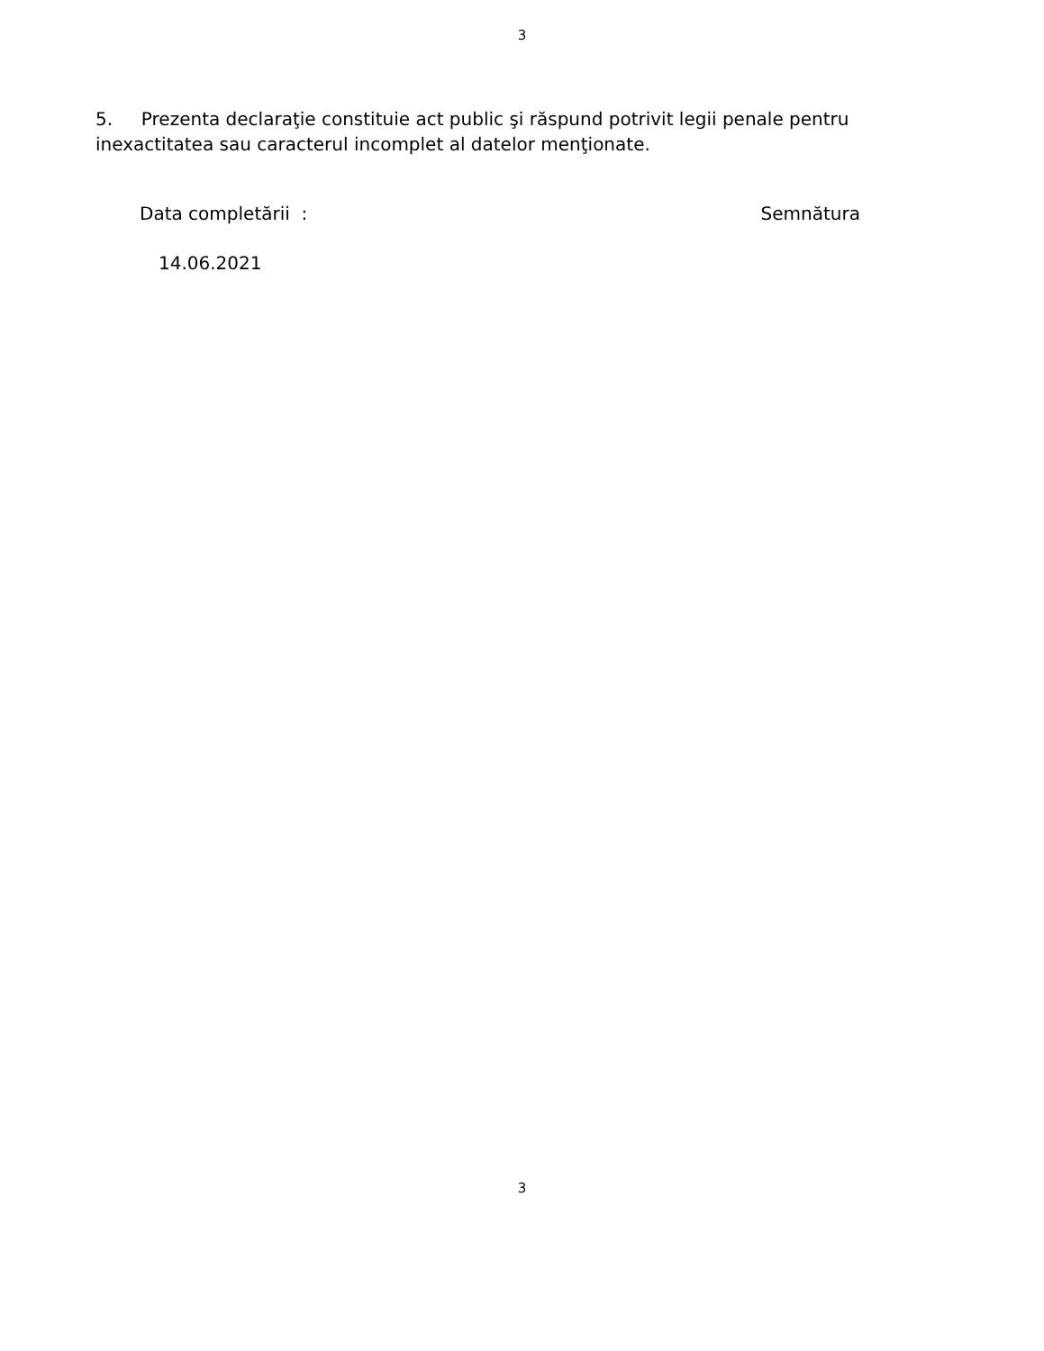3
5. Prezenta declaraţie constituie act public şi răspund potrivit legii penale pentru inexactitatea sau caracterul incomplet al datelor menţionate.
Data completării : Semnătura
14.06.2021
3